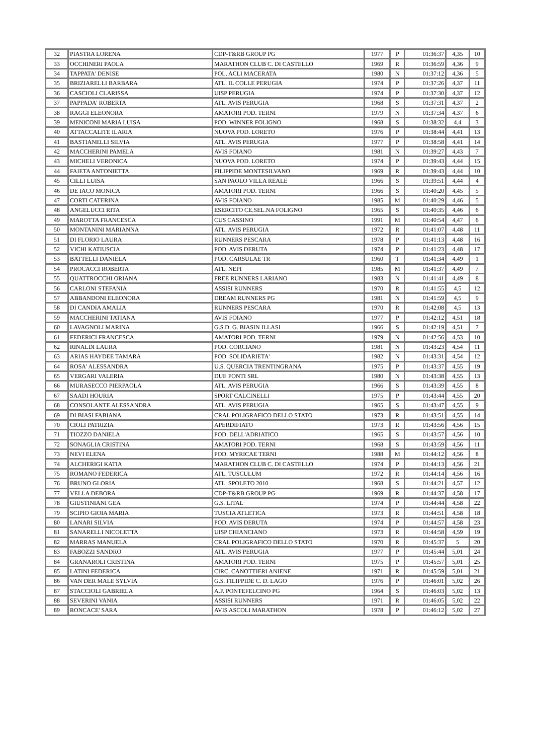| 32 | PIASTRA LORENA | CDP-T&RB GROUP PG | 1977 | P | 01:36:37 | 4,35 | 10 |
| 33 | OCCHINERI PAOLA | MARATHON CLUB C. DI CASTELLO | 1969 | R | 01:36:59 | 4,36 | 9 |
| 34 | TAPPATA' DENISE | POL. ACLI MACERATA | 1980 | N | 01:37:12 | 4,36 | 5 |
| 35 | BRIZIARELLI BARBARA | ATL. IL COLLE PERUGIA | 1974 | P | 01:37:26 | 4,37 | 11 |
| 36 | CASCIOLI CLARISSA | UISP PERUGIA | 1974 | P | 01:37:30 | 4,37 | 12 |
| 37 | PAPPADA' ROBERTA | ATL. AVIS PERUGIA | 1968 | S | 01:37:31 | 4,37 | 2 |
| 38 | RAGGI ELEONORA | AMATORI POD. TERNI | 1979 | N | 01:37:34 | 4,37 | 6 |
| 39 | MENICONI MARIA LUISA | POD. WINNER FOLIGNO | 1968 | S | 01:38:32 | 4,4 | 3 |
| 40 | ATTACCALITE ILARIA | NUOVA POD. LORETO | 1976 | P | 01:38:44 | 4,41 | 13 |
| 41 | BASTIANELLI SILVIA | ATL. AVIS PERUGIA | 1977 | P | 01:38:58 | 4,41 | 14 |
| 42 | MACCHERINI PAMELA | AVIS FOIANO | 1981 | N | 01:39:27 | 4,43 | 7 |
| 43 | MICHELI VERONICA | NUOVA POD. LORETO | 1974 | P | 01:39:43 | 4,44 | 15 |
| 44 | FAIETA ANTONIETTA | FILIPPIDE MONTESILVANO | 1969 | R | 01:39:43 | 4,44 | 10 |
| 45 | CILLI LUISA | SAN PAOLO VILLA REALE | 1966 | S | 01:39:51 | 4,44 | 4 |
| 46 | DE IACO MONICA | AMATORI POD. TERNI | 1966 | S | 01:40:20 | 4,45 | 5 |
| 47 | CORTI CATERINA | AVIS FOIANO | 1985 | M | 01:40:29 | 4,46 | 5 |
| 48 | ANGELUCCI RITA | ESERCITO CE.SEL.NA FOLIGNO | 1965 | S | 01:40:35 | 4,46 | 6 |
| 49 | MAROTTA FRANCESCA | CUS CASSINO | 1991 | M | 01:40:54 | 4,47 | 6 |
| 50 | MONTANINI MARIANNA | ATL. AVIS PERUGIA | 1972 | R | 01:41:07 | 4,48 | 11 |
| 51 | DI FLORIO LAURA | RUNNERS PESCARA | 1978 | P | 01:41:13 | 4,48 | 16 |
| 52 | VICHI KATIUSCIA | POD. AVIS DERUTA | 1974 | P | 01:41:23 | 4,48 | 17 |
| 53 | BATTELLI DANIELA | POD. CARSULAE TR | 1960 | T | 01:41:34 | 4,49 | 1 |
| 54 | PROCACCI ROBERTA | ATL. NEPI | 1985 | M | 01:41:37 | 4,49 | 7 |
| 55 | QUATTROCCHI ORIANA | FREE RUNNERS LARIANO | 1983 | N | 01:41:41 | 4,49 | 8 |
| 56 | CARLONI STEFANIA | ASSISI RUNNERS | 1970 | R | 01:41:55 | 4,5 | 12 |
| 57 | ABBANDONI ELEONORA | DREAM RUNNERS PG | 1981 | N | 01:41:59 | 4,5 | 9 |
| 58 | DI CANDIA AMALIA | RUNNERS PESCARA | 1970 | R | 01:42:08 | 4,5 | 13 |
| 59 | MACCHERINI TATIANA | AVIS FOIANO | 1977 | P | 01:42:12 | 4,51 | 18 |
| 60 | LAVAGNOLI MARINA | G.S.D. G. BIASIN ILLASI | 1966 | S | 01:42:19 | 4,51 | 7 |
| 61 | FEDERICI FRANCESCA | AMATORI POD. TERNI | 1979 | N | 01:42:56 | 4,53 | 10 |
| 62 | RINALDI LAURA | POD. CORCIANO | 1981 | N | 01:43:23 | 4,54 | 11 |
| 63 | ARIAS HAYDEE TAMARA | POD. SOLIDARIETA' | 1982 | N | 01:43:31 | 4,54 | 12 |
| 64 | ROSA' ALESSANDRA | U.S. QUERCIA TRENTINGRANA | 1975 | P | 01:43:37 | 4,55 | 19 |
| 65 | VERGARI VALERIA | DUE PONTI SRL | 1980 | N | 01:43:38 | 4,55 | 13 |
| 66 | MURASECCO PIERPAOLA | ATL. AVIS PERUGIA | 1966 | S | 01:43:39 | 4,55 | 8 |
| 67 | SAADI HOURIA | SPORT CALCINELLI | 1975 | P | 01:43:44 | 4,55 | 20 |
| 68 | CONSOLANTE ALESSANDRA | ATL. AVIS PERUGIA | 1965 | S | 01:43:47 | 4,55 | 9 |
| 69 | DI BIASI FABIANA | CRAL POLIGRAFICO DELLO STATO | 1973 | R | 01:43:51 | 4,55 | 14 |
| 70 | CIOLI PATRIZIA | APERDIFIATO | 1973 | R | 01:43:56 | 4,56 | 15 |
| 71 | TIOZZO DANIELA | POD. DELL'ADRIATICO | 1965 | S | 01:43:57 | 4,56 | 10 |
| 72 | SONAGLIA CRISTINA | AMATORI POD. TERNI | 1968 | S | 01:43:59 | 4,56 | 11 |
| 73 | NEVI ELENA | POD. MYRICAE TERNI | 1988 | M | 01:44:12 | 4,56 | 8 |
| 74 | ALCHERIGI KATIA | MARATHON CLUB C. DI CASTELLO | 1974 | P | 01:44:13 | 4,56 | 21 |
| 75 | ROMANO FEDERICA | ATL. TUSCULUM | 1972 | R | 01:44:14 | 4,56 | 16 |
| 76 | BRUNO GLORIA | ATL. SPOLETO 2010 | 1968 | S | 01:44:21 | 4,57 | 12 |
| 77 | VELLA DEBORA | CDP-T&RB GROUP PG | 1969 | R | 01:44:37 | 4,58 | 17 |
| 78 | GIUSTINIANI GEA | G.S. LITAL | 1974 | P | 01:44:44 | 4,58 | 22 |
| 79 | SCIPIO GIOIA MARIA | TUSCIA ATLETICA | 1973 | R | 01:44:51 | 4,58 | 18 |
| 80 | LANARI SILVIA | POD. AVIS DERUTA | 1974 | P | 01:44:57 | 4,58 | 23 |
| 81 | SANARELLI NICOLETTA | UISP CHIANCIANO | 1973 | R | 01:44:58 | 4,59 | 19 |
| 82 | MARRAS MANUELA | CRAL POLIGRAFICO DELLO STATO | 1970 | R | 01:45:37 | 5 | 20 |
| 83 | FABOZZI SANDRO | ATL. AVIS PERUGIA | 1977 | P | 01:45:44 | 5,01 | 24 |
| 84 | GRANAROLI CRISTINA | AMATORI POD. TERNI | 1975 | P | 01:45:57 | 5,01 | 25 |
| 85 | LATINI FEDERICA | CIRC. CANOTTIERI ANIENE | 1971 | R | 01:45:59 | 5,01 | 21 |
| 86 | VAN DER MALE SYLVIA | G.S. FILIPPIDE C. D. LAGO | 1976 | P | 01:46:01 | 5,02 | 26 |
| 87 | STACCIOLI GABRIELA | A.P. PONTEFELCINO PG | 1964 | S | 01:46:03 | 5,02 | 13 |
| 88 | SEVERINI VANIA | ASSISI RUNNERS | 1971 | R | 01:46:05 | 5,02 | 22 |
| 89 | RONCACE' SARA | AVIS ASCOLI MARATHON | 1978 | P | 01:46:12 | 5,02 | 27 |